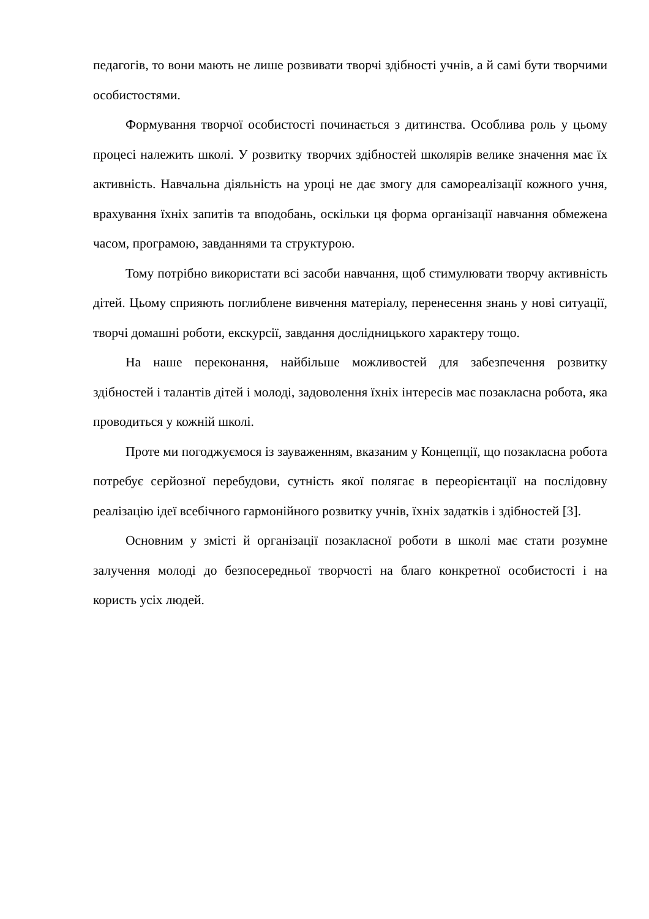педагогів, то вони мають не лише розвивати творчі здібності учнів, а й самі бути творчими особистостями.
Формування творчої особистості починається з дитинства. Особлива роль у цьому процесі належить школі. У розвитку творчих здібностей школярів велике значення має їх активність. Навчальна діяльність на уроці не дає змогу для самореалізації кожного учня, врахування їхніх запитів та вподобань, оскільки ця форма організації навчання обмежена часом, програмою, завданнями та структурою.
Тому потрібно використати всі засоби навчання, щоб стимулювати творчу активність дітей. Цьому сприяють поглиблене вивчення матеріалу, перенесення знань у нові ситуації, творчі домашні роботи, екскурсії, завдання дослідницького характеру тощо.
На наше переконання, найбільше можливостей для забезпечення розвитку здібностей і талантів дітей і молоді, задоволення їхніх інтересів має позакласна робота, яка проводиться у кожній школі.
Проте ми погоджуємося із зауваженням, вказаним у Концепції, що позакласна робота потребує серйозної перебудови, сутність якої полягає в переорієнтації на послідовну реалізацію ідеї всебічного гармонійного розвитку учнів, їхніх задатків і здібностей [3].
Основним у змісті й організації позакласної роботи в школі має стати розумне залучення молоді до безпосередньої творчості на благо конкретної особистості і на користь усіх людей.